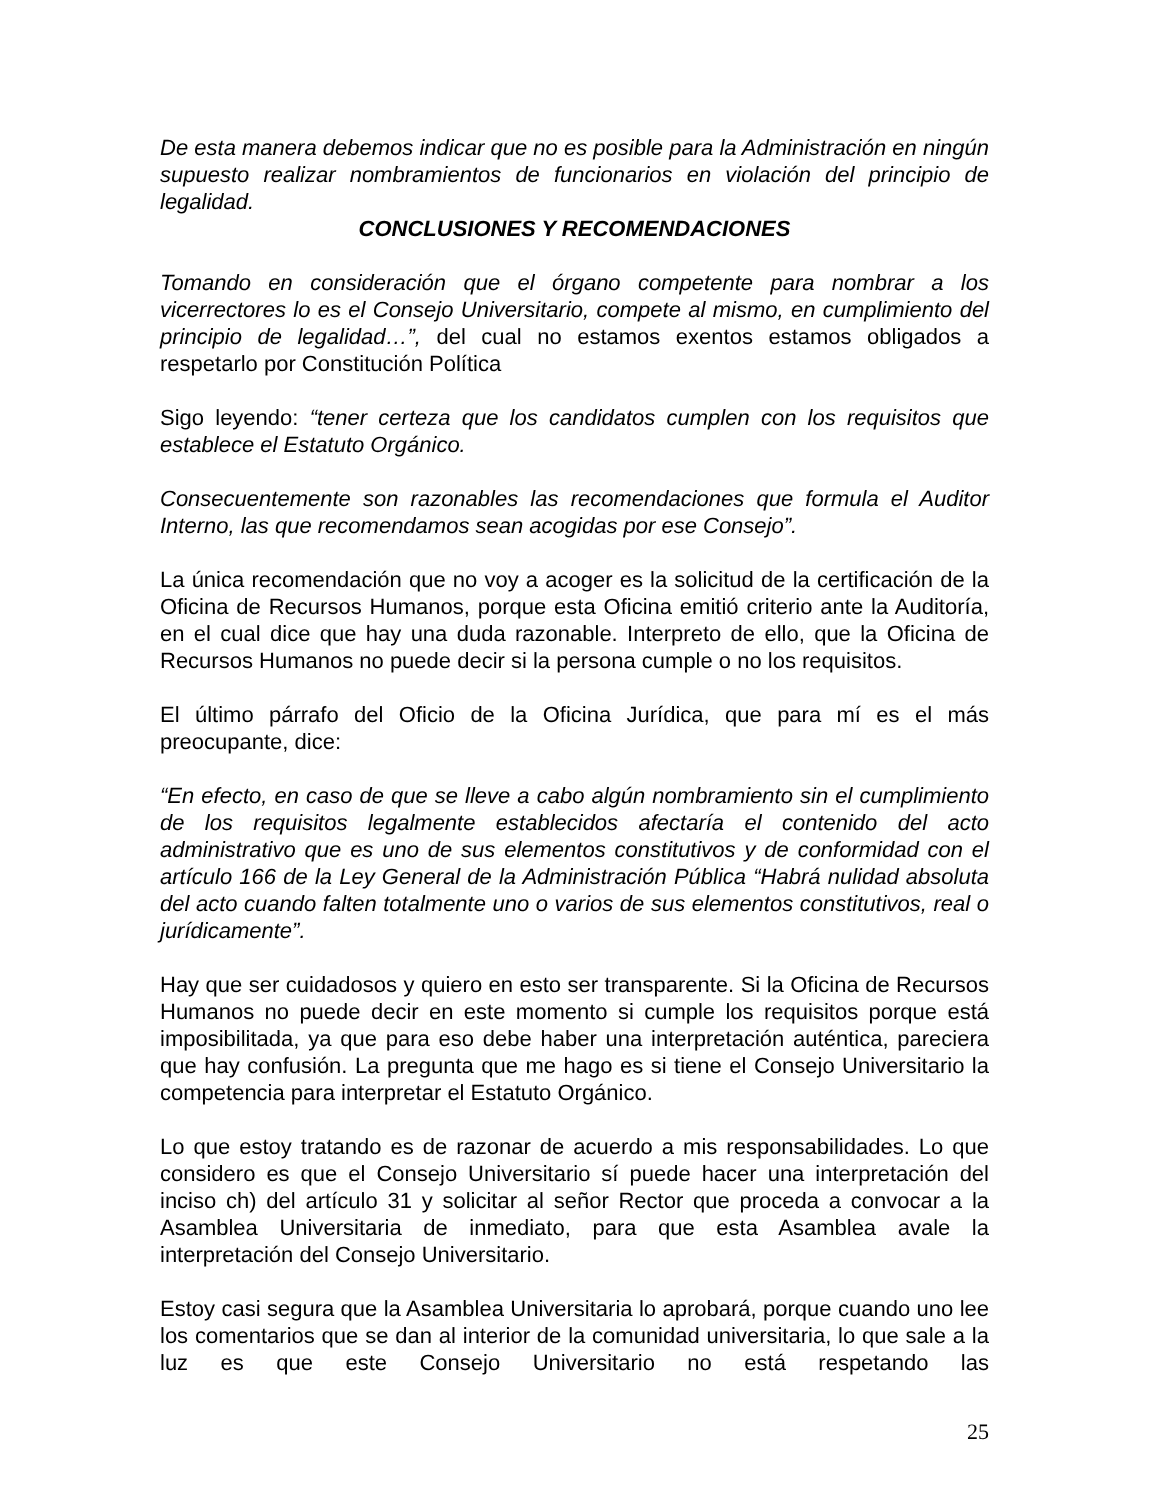De esta manera debemos indicar que no es posible para la Administración en ningún supuesto realizar nombramientos de funcionarios en violación del principio de legalidad.
CONCLUSIONES Y RECOMENDACIONES
Tomando en consideración que el órgano competente para nombrar a los vicerrectores lo es el Consejo Universitario, compete al mismo, en cumplimiento del principio de legalidad…”, del cual no estamos exentos estamos obligados a respetarlo por Constitución Política
Sigo leyendo: “tener certeza que los candidatos cumplen con los requisitos que establece el Estatuto Orgánico.
Consecuentemente son razonables las recomendaciones que formula el Auditor Interno, las que recomendamos sean acogidas por ese Consejo”.
La única recomendación que no voy a acoger es la solicitud de la certificación de la Oficina de Recursos Humanos, porque esta Oficina emitió criterio ante la Auditoría, en el cual dice que hay una duda razonable. Interpreto de ello, que la Oficina de Recursos Humanos no puede decir si la persona cumple o no los requisitos.
El último párrafo del Oficio de la Oficina Jurídica, que para mí es el más preocupante, dice:
“En efecto, en caso de que se lleve a cabo algún nombramiento sin el cumplimiento de los requisitos legalmente establecidos afectaría el contenido del acto administrativo que es uno de sus elementos constitutivos y de conformidad con el artículo 166 de la Ley General de la Administración Pública “Habrá nulidad absoluta del acto cuando falten totalmente uno o varios de sus elementos constitutivos, real o jurídicamente”.
Hay que ser cuidadosos y quiero en esto ser transparente. Si la Oficina de Recursos Humanos no puede decir en este momento si cumple los requisitos porque está imposibilitada, ya que para eso debe haber una interpretación auténtica, pareciera que hay confusión. La pregunta que me hago es si tiene el Consejo Universitario la competencia para interpretar el Estatuto Orgánico.
Lo que estoy tratando es de razonar de acuerdo a mis responsabilidades. Lo que considero es que el Consejo Universitario sí puede hacer una interpretación del inciso ch) del artículo 31 y solicitar al señor Rector que proceda a convocar a la Asamblea Universitaria de inmediato, para que esta Asamblea avale la interpretación del Consejo Universitario.
Estoy casi segura que la Asamblea Universitaria lo aprobará, porque cuando uno lee los comentarios que se dan al interior de la comunidad universitaria, lo que sale a la luz es que este Consejo Universitario no está respetando las
25